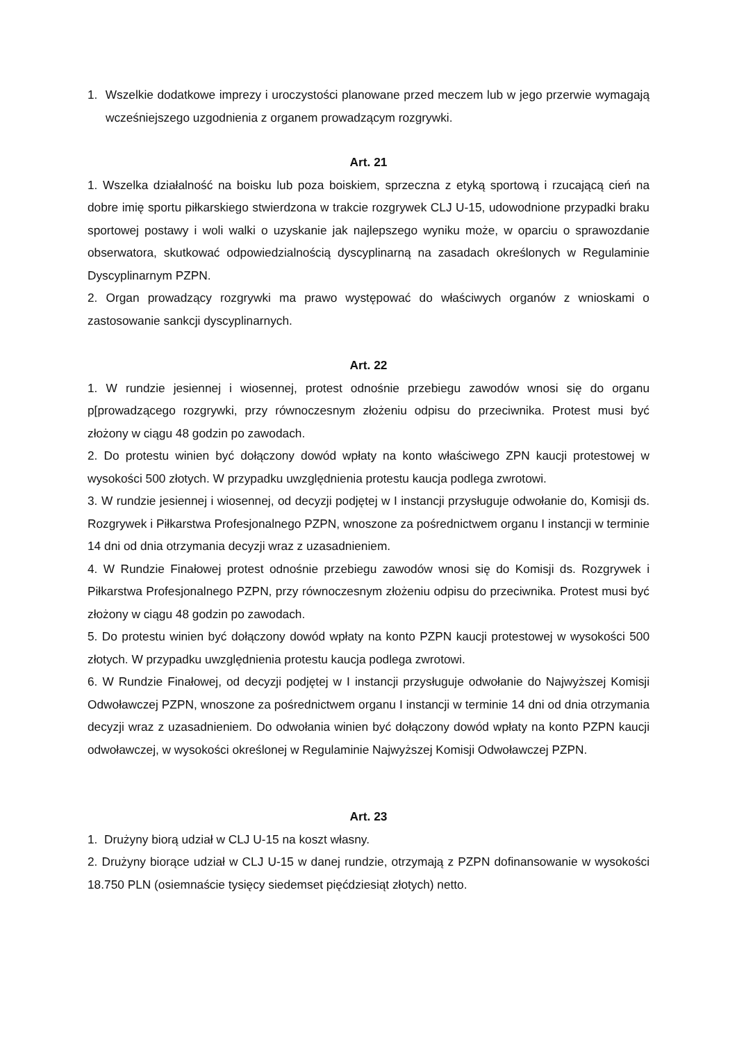1. Wszelkie dodatkowe imprezy i uroczystości planowane przed meczem lub w jego przerwie wymagają wcześniejszego uzgodnienia z organem prowadzącym rozgrywki.
Art. 21
1. Wszelka działalność na boisku lub poza boiskiem, sprzeczna z etyką sportową i rzucającą cień na dobre imię sportu piłkarskiego stwierdzona w trakcie rozgrywek CLJ U-15, udowodnione przypadki braku sportowej postawy i woli walki o uzyskanie jak najlepszego wyniku może, w oparciu o sprawozdanie obserwatora, skutkować odpowiedzialnością dyscyplinarną na zasadach określonych w Regulaminie Dyscyplinarnym PZPN.
2. Organ prowadzący rozgrywki ma prawo występować do właściwych organów z wnioskami o zastosowanie sankcji dyscyplinarnych.
Art. 22
1. W rundzie jesiennej i wiosennej, protest odnośnie przebiegu zawodów wnosi się do organu p[prowadzącego rozgrywki, przy równoczesnym złożeniu odpisu do przeciwnika. Protest musi być złożony w ciągu 48 godzin po zawodach.
2. Do protestu winien być dołączony dowód wpłaty na konto właściwego ZPN kaucji protestowej w wysokości 500 złotych. W przypadku uwzględnienia protestu kaucja podlega zwrotowi.
3. W rundzie jesiennej i wiosennej, od decyzji podjętej w I instancji przysługuje odwołanie do, Komisji ds. Rozgrywek i Piłkarstwa Profesjonalnego PZPN, wnoszone za pośrednictwem organu I instancji w terminie 14 dni od dnia otrzymania decyzji wraz z uzasadnieniem.
4. W Rundzie Finałowej protest odnośnie przebiegu zawodów wnosi się do Komisji ds. Rozgrywek i Piłkarstwa Profesjonalnego PZPN, przy równoczesnym złożeniu odpisu do przeciwnika. Protest musi być złożony w ciągu 48 godzin po zawodach.
5. Do protestu winien być dołączony dowód wpłaty na konto PZPN kaucji protestowej w wysokości 500 złotych. W przypadku uwzględnienia protestu kaucja podlega zwrotowi.
6. W Rundzie Finałowej, od decyzji podjętej w I instancji przysługuje odwołanie do Najwyższej Komisji Odwoławczej PZPN, wnoszone za pośrednictwem organu I instancji w terminie 14 dni od dnia otrzymania decyzji wraz z uzasadnieniem. Do odwołania winien być dołączony dowód wpłaty na konto PZPN kaucji odwoławczej, w wysokości określonej w Regulaminie Najwyższej Komisji Odwoławczej PZPN.
Art. 23
1. Drużyny biorą udział w CLJ U-15 na koszt własny.
2. Drużyny biorące udział w CLJ U-15 w danej rundzie, otrzymają z PZPN dofinansowanie w wysokości 18.750 PLN (osiemnaście tysięcy siedemset pięćdziesiąt złotych) netto.